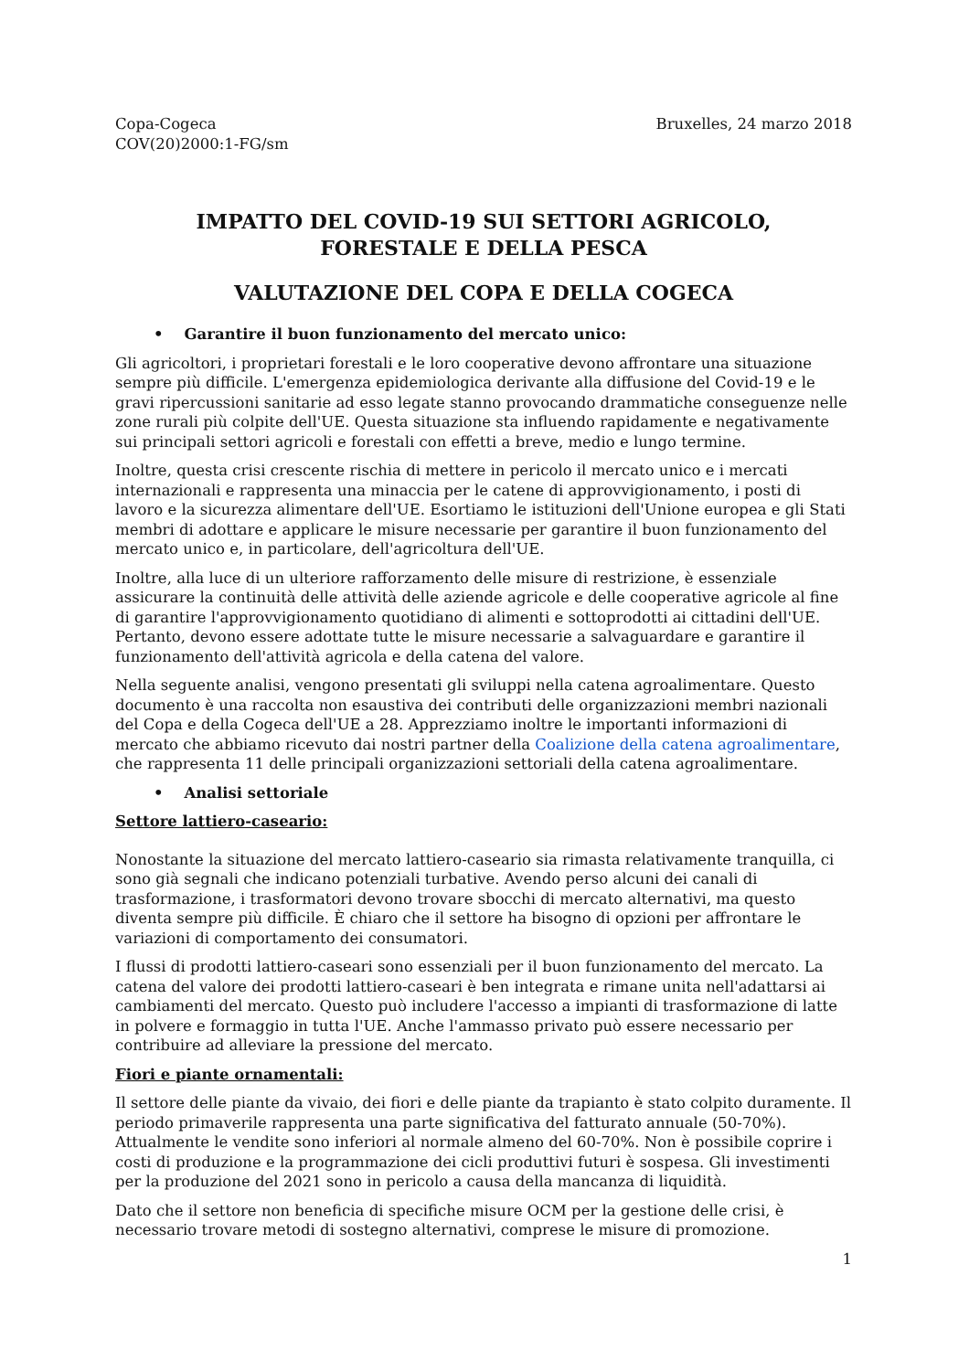Copa-Cogeca
COV(20)2000:1-FG/sm
Bruxelles, 24 marzo 2018
IMPATTO DEL COVID-19 SUI SETTORI AGRICOLO,
FORESTALE E DELLA PESCA
VALUTAZIONE DEL COPA E DELLA COGECA
• Garantire il buon funzionamento del mercato unico:
Gli agricoltori, i proprietari forestali e le loro cooperative devono affrontare una situazione sempre più difficile. L'emergenza epidemiologica derivante alla diffusione del Covid-19 e le gravi ripercussioni sanitarie ad esso legate stanno provocando drammatiche conseguenze nelle zone rurali più colpite dell'UE. Questa situazione sta influendo rapidamente e negativamente sui principali settori agricoli e forestali con effetti a breve, medio e lungo termine.
Inoltre, questa crisi crescente rischia di mettere in pericolo il mercato unico e i mercati internazionali e rappresenta una minaccia per le catene di approvvigionamento, i posti di lavoro e la sicurezza alimentare dell'UE. Esortiamo le istituzioni dell'Unione europea e gli Stati membri di adottare e applicare le misure necessarie per garantire il buon funzionamento del mercato unico e, in particolare, dell'agricoltura dell'UE.
Inoltre, alla luce di un ulteriore rafforzamento delle misure di restrizione, è essenziale assicurare la continuità delle attività delle aziende agricole e delle cooperative agricole al fine di garantire l'approvvigionamento quotidiano di alimenti e sottoprodotti ai cittadini dell'UE. Pertanto, devono essere adottate tutte le misure necessarie a salvaguardare e garantire il funzionamento dell'attività agricola e della catena del valore.
Nella seguente analisi, vengono presentati gli sviluppi nella catena agroalimentare. Questo documento è una raccolta non esaustiva dei contributi delle organizzazioni membri nazionali del Copa e della Cogeca dell'UE a 28. Apprezziamo inoltre le importanti informazioni di mercato che abbiamo ricevuto dai nostri partner della Coalizione della catena agroalimentare, che rappresenta 11 delle principali organizzazioni settoriali della catena agroalimentare.
• Analisi settoriale
Settore lattiero-caseario:
Nonostante la situazione del mercato lattiero-caseario sia rimasta relativamente tranquilla, ci sono già segnali che indicano potenziali turbative. Avendo perso alcuni dei canali di trasformazione, i trasformatori devono trovare sbocchi di mercato alternativi, ma questo diventa sempre più difficile. È chiaro che il settore ha bisogno di opzioni per affrontare le variazioni di comportamento dei consumatori.
I flussi di prodotti lattiero-caseari sono essenziali per il buon funzionamento del mercato. La catena del valore dei prodotti lattiero-caseari è ben integrata e rimane unita nell'adattarsi ai cambiamenti del mercato. Questo può includere l'accesso a impianti di trasformazione di latte in polvere e formaggio in tutta l'UE. Anche l'ammasso privato può essere necessario per contribuire ad alleviare la pressione del mercato.
Fiori e piante ornamentali:
Il settore delle piante da vivaio, dei fiori e delle piante da trapianto è stato colpito duramente. Il periodo primaverile rappresenta una parte significativa del fatturato annuale (50-70%). Attualmente le vendite sono inferiori al normale almeno del 60-70%. Non è possibile coprire i costi di produzione e la programmazione dei cicli produttivi futuri è sospesa. Gli investimenti per la produzione del 2021 sono in pericolo a causa della mancanza di liquidità.
Dato che il settore non beneficia di specifiche misure OCM per la gestione delle crisi, è necessario trovare metodi di sostegno alternativi, comprese le misure di promozione.
1